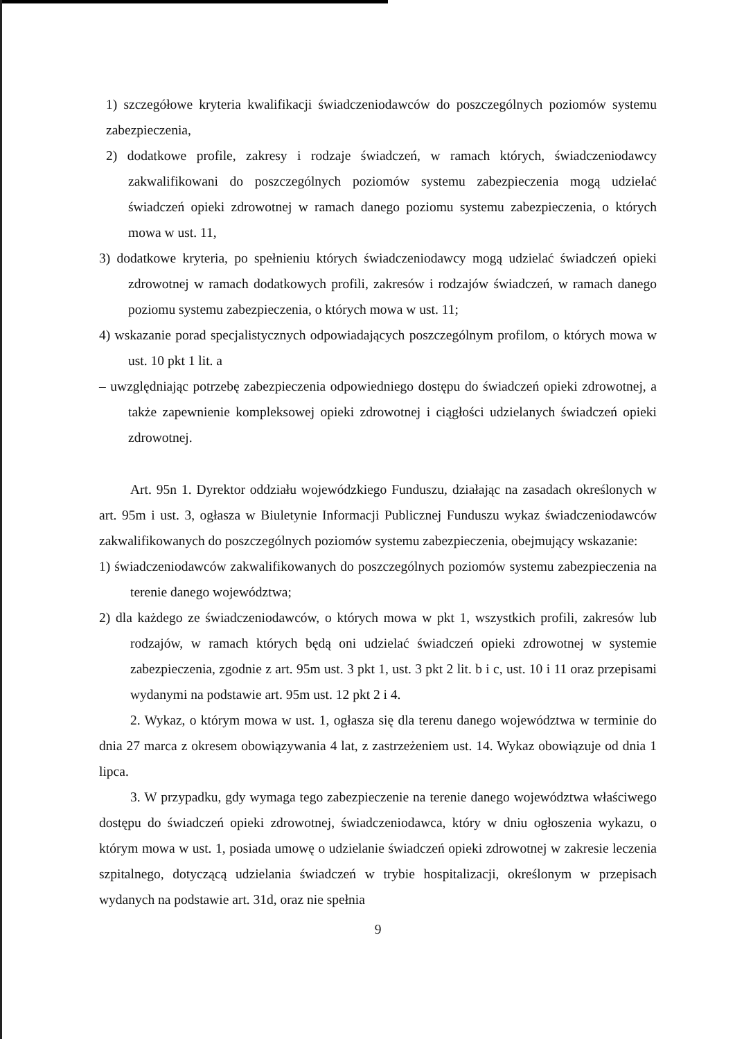1) szczegółowe kryteria kwalifikacji świadczeniodawców do poszczególnych poziomów systemu zabezpieczenia,
2) dodatkowe profile, zakresy i rodzaje świadczeń, w ramach których, świadczeniodawcy zakwalifikowani do poszczególnych poziomów systemu zabezpieczenia mogą udzielać świadczeń opieki zdrowotnej w ramach danego poziomu systemu zabezpieczenia, o których mowa w ust. 11,
3) dodatkowe kryteria, po spełnieniu których świadczeniodawcy mogą udzielać świadczeń opieki zdrowotnej w ramach dodatkowych profili, zakresów i rodzajów świadczeń, w ramach danego poziomu systemu zabezpieczenia, o których mowa w ust. 11;
4) wskazanie porad specjalistycznych odpowiadających poszczególnym profilom, o których mowa w ust. 10 pkt 1 lit. a
– uwzględniając potrzebę zabezpieczenia odpowiedniego dostępu do świadczeń opieki zdrowotnej, a także zapewnienie kompleksowej opieki zdrowotnej i ciągłości udzielanych świadczeń opieki zdrowotnej.
Art. 95n 1. Dyrektor oddziału wojewódzkiego Funduszu, działając na zasadach określonych w art. 95m i ust. 3, ogłasza w Biuletynie Informacji Publicznej Funduszu wykaz świadczeniodawców zakwalifikowanych do poszczególnych poziomów systemu zabezpieczenia, obejmujący wskazanie:
1) świadczeniodawców zakwalifikowanych do poszczególnych poziomów systemu zabezpieczenia na terenie danego województwa;
2) dla każdego ze świadczeniodawców, o których mowa w pkt 1, wszystkich profili, zakresów lub rodzajów, w ramach których będą oni udzielać świadczeń opieki zdrowotnej w systemie zabezpieczenia, zgodnie z art. 95m ust. 3 pkt 1, ust. 3 pkt 2 lit. b i c, ust. 10 i 11 oraz przepisami wydanymi na podstawie art. 95m ust. 12 pkt 2 i 4.
2. Wykaz, o którym mowa w ust. 1, ogłasza się dla terenu danego województwa w terminie do dnia 27 marca z okresem obowiązywania 4 lat, z zastrzeżeniem ust. 14. Wykaz obowiązuje od dnia 1 lipca.
3. W przypadku, gdy wymaga tego zabezpieczenie na terenie danego województwa właściwego dostępu do świadczeń opieki zdrowotnej, świadczeniodawca, który w dniu ogłoszenia wykazu, o którym mowa w ust. 1, posiada umowę o udzielanie świadczeń opieki zdrowotnej w zakresie leczenia szpitalnego, dotyczącą udzielania świadczeń w trybie hospitalizacji, określonym w przepisach wydanych na podstawie art. 31d, oraz nie spełnia
9